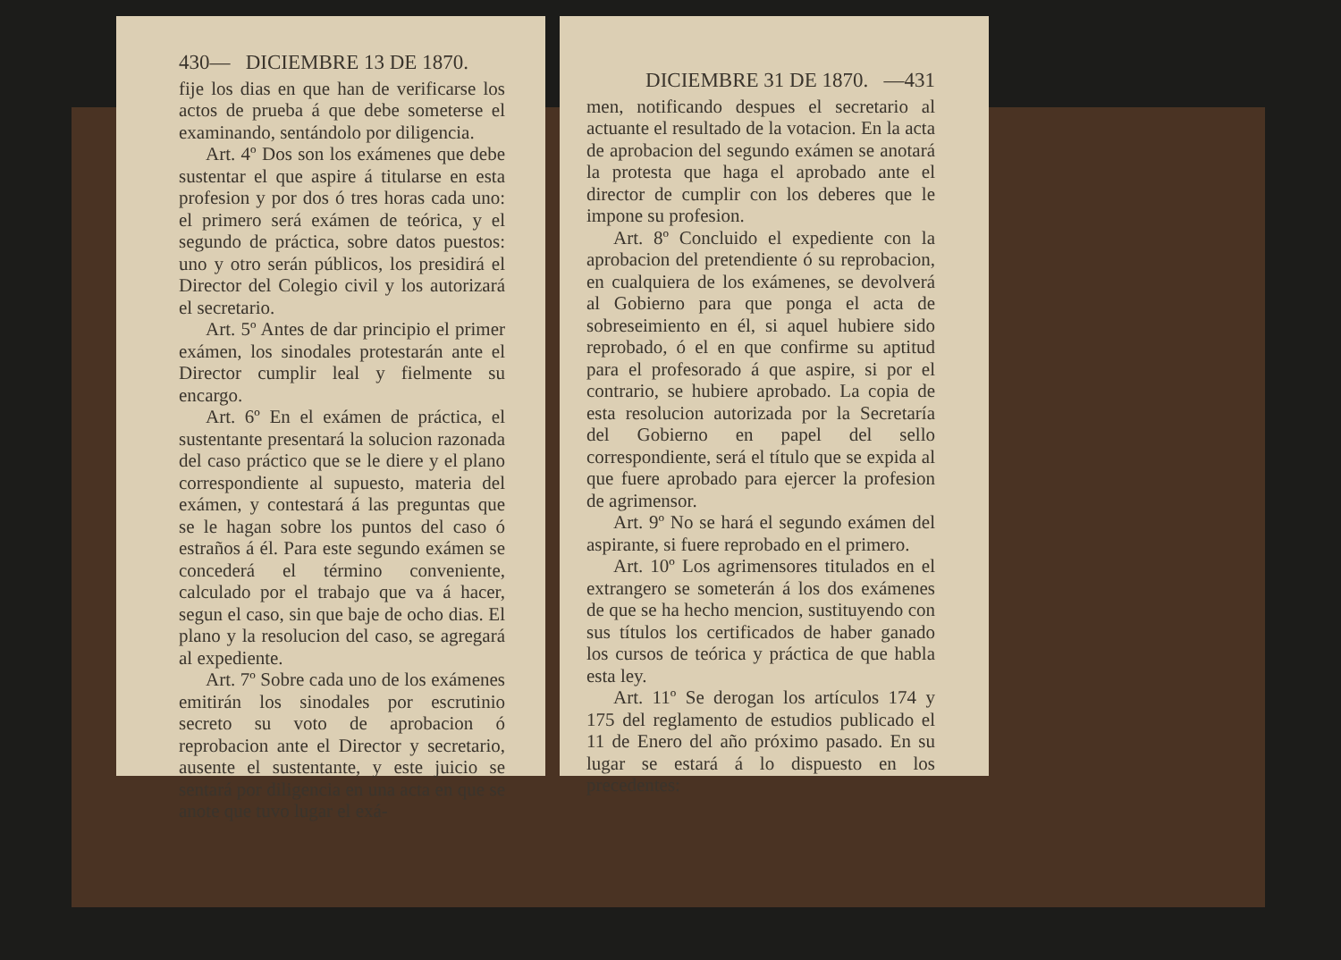430— DICIEMBRE 13 DE 1870.
fije los dias en que han de verificarse los actos de prueba á que debe someterse el examinando, sentándolo por diligencia.
Art. 4º Dos son los exámenes que debe sustentar el que aspire á titularse en esta profesion y por dos ó tres horas cada uno: el primero será exámen de teórica, y el segundo de práctica, sobre datos puestos: uno y otro serán públicos, los presidirá el Director del Colegio civil y los autorizará el secretario.
Art. 5º Antes de dar principio el primer exámen, los sinodales protestarán ante el Director cumplir leal y fielmente su encargo.
Art. 6º En el exámen de práctica, el sustentante presentará la solucion razonada del caso práctico que se le diere y el plano correspondiente al supuesto, materia del exámen, y contestará á las preguntas que se le hagan sobre los puntos del caso ó estraños á él. Para este segundo exámen se concederá el término conveniente, calculado por el trabajo que va á hacer, segun el caso, sin que baje de ocho dias. El plano y la resolucion del caso, se agregará al expediente.
Art. 7º Sobre cada uno de los exámenes emitirán los sinodales por escrutinio secreto su voto de aprobacion ó reprobacion ante el Director y secretario, ausente el sustentante, y este juicio se sentará por diligencia en una acta en que se anote que tuvo lugar el exá-
DICIEMBRE 31 DE 1870. —431
men, notificando despues el secretario al actuante el resultado de la votacion. En la acta de aprobacion del segundo exámen se anotará la protesta que haga el aprobado ante el director de cumplir con los deberes que le impone su profesion.
Art. 8º Concluido el expediente con la aprobacion del pretendiente ó su reprobacion, en cualquiera de los exámenes, se devolverá al Gobierno para que ponga el acta de sobreseimiento en él, si aquel hubiere sido reprobado, ó el en que confirme su aptitud para el profesorado á que aspire, si por el contrario, se hubiere aprobado. La copia de esta resolucion autorizada por la Secretaría del Gobierno en papel del sello correspondiente, será el título que se expida al que fuere aprobado para ejercer la profesion de agrimensor.
Art. 9º No se hará el segundo exámen del aspirante, si fuere reprobado en el primero.
Art. 10º Los agrimensores titulados en el extrangero se someterán á los dos exámenes de que se ha hecho mencion, sustituyendo con sus títulos los certificados de haber ganado los cursos de teórica y práctica de que habla esta ley.
Art. 11º Se derogan los artículos 174 y 175 del reglamento de estudios publicado el 11 de Enero del año próximo pasado. En su lugar se estará á lo dispuesto en los precedentes: